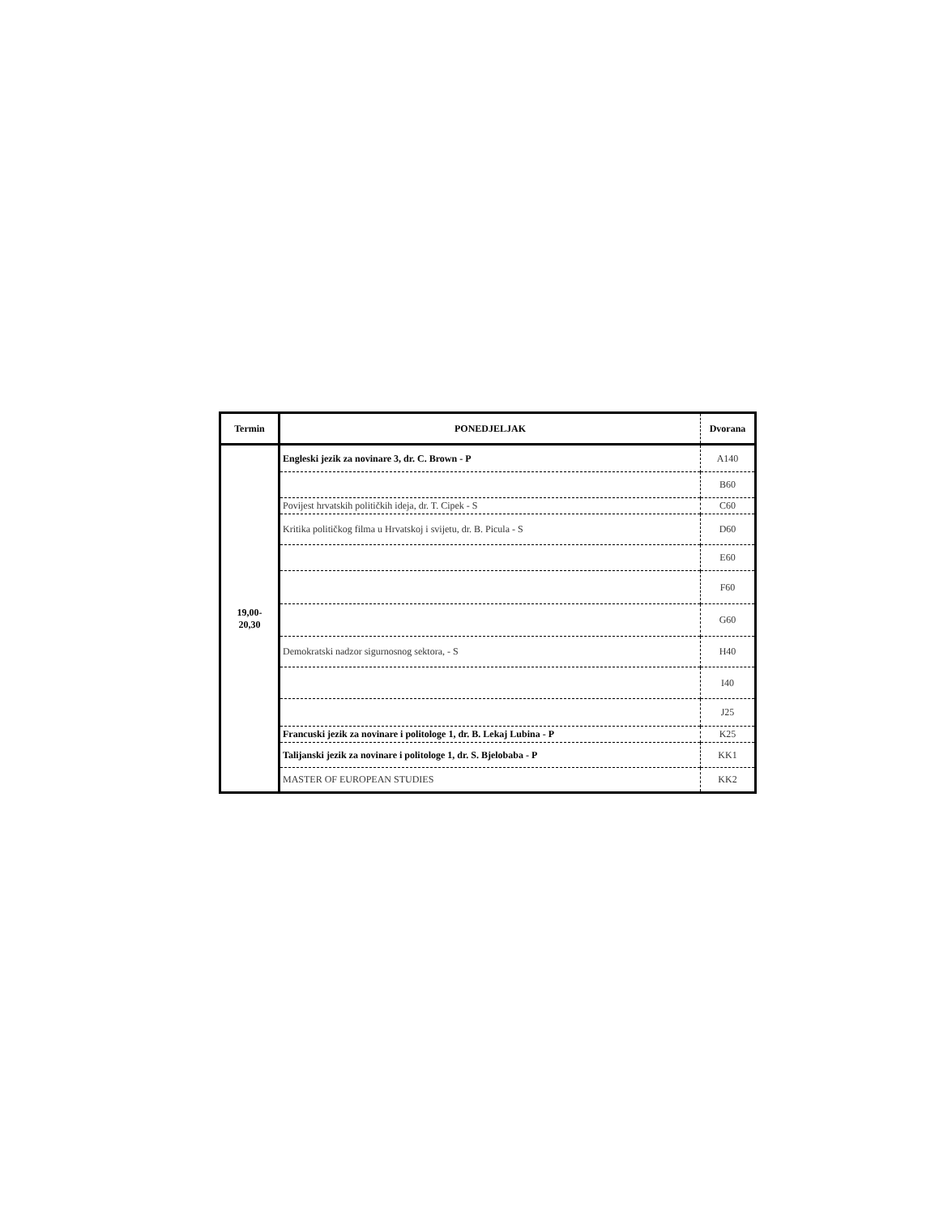| Termin | PONEDJELJAK | Dvorana |
| --- | --- | --- |
| 19,00- 20,30 | Engleski jezik za novinare 3, dr. C. Brown - P | A140 |
| | | B60 |
| | Povijest hrvatskih političkih ideja, dr. T. Cipek - S | C60 |
| | Kritika političkog filma u Hrvatskoj i svijetu, dr. B. Picula - S | D60 |
| | | E60 |
| | | F60 |
| | | G60 |
| | Demokratski nadzor sigurnosnog sektora, - S | H40 |
| | | I40 |
| | | J25 |
| | Francuski jezik za novinare i politologe 1, dr. B. Lekaj Lubina - P | K25 |
| | Talijanski jezik za novinare i politologe 1, dr. S. Bjelobaba - P | KK1 |
| | MASTER OF EUROPEAN STUDIES | KK2 |